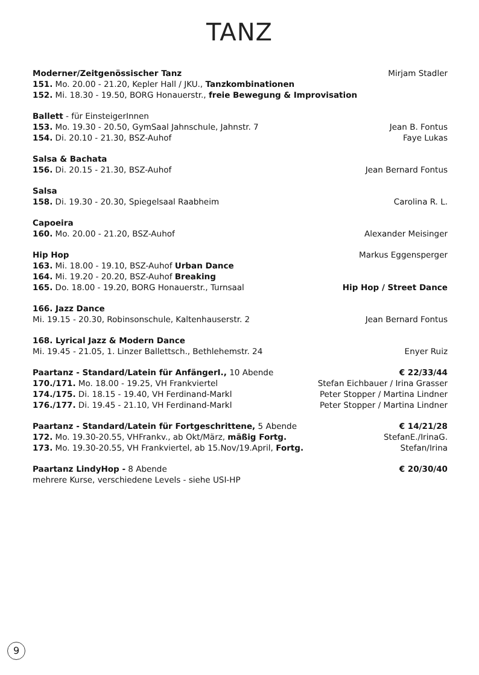TANZ
Moderner/Zeitgenössischer Tanz Mirjam Stadler
151. Mo. 20.00 - 21.20, Kepler Hall / JKU., Tanzkombinationen
152. Mi. 18.30 - 19.50, BORG Honauerstr., freie Bewegung & Improvisation
Ballett - für EinsteigerInnen
153. Mo. 19.30 - 20.50, GymSaal Jahnschule, Jahnstr. 7 Jean B. Fontus
154. Di. 20.10 - 21.30, BSZ-Auhof Faye Lukas
Salsa & Bachata
156. Di. 20.15 - 21.30, BSZ-Auhof Jean Bernard Fontus
Salsa
158. Di. 19.30 - 20.30, Spiegelsaal Raabheim Carolina R. L.
Capoeira
160. Mo. 20.00 - 21.20, BSZ-Auhof Alexander Meisinger
Hip Hop Markus Eggensperger
163. Mi. 18.00 - 19.10, BSZ-Auhof Urban Dance
164. Mi. 19.20 - 20.20, BSZ-Auhof Breaking
165. Do. 18.00 - 19.20, BORG Honauerstr., Turnsaal Hip Hop / Street Dance
166. Jazz Dance
Mi. 19.15 - 20.30, Robinsonschule, Kaltenhauserstr. 2 Jean Bernard Fontus
168. Lyrical Jazz & Modern Dance
Mi. 19.45 - 21.05, 1. Linzer Ballettsch., Bethlehemstr. 24 Enyer Ruiz
Paartanz - Standard/Latein für AnfängerI., 10 Abende € 22/33/44
170./171. Mo. 18.00 - 19.25, VH Frankviertel Stefan Eichbauer / Irina Grasser
174./175. Di. 18.15 - 19.40, VH Ferdinand-Markl Peter Stopper / Martina Lindner
176./177. Di. 19.45 - 21.10, VH Ferdinand-Markl Peter Stopper / Martina Lindner
Paartanz - Standard/Latein für Fortgeschrittene, 5 Abende € 14/21/28
172. Mo. 19.30-20.55, VHFrankv., ab Okt/März, mäßig Fortg. StefanE./IrinaG.
173. Mo. 19.30-20.55, VH Frankviertel, ab 15.Nov/19.April, Fortg. Stefan/Irina
Paartanz LindyHop - 8 Abende € 20/30/40
mehrere Kurse, verschiedene Levels - siehe USI-HP
9